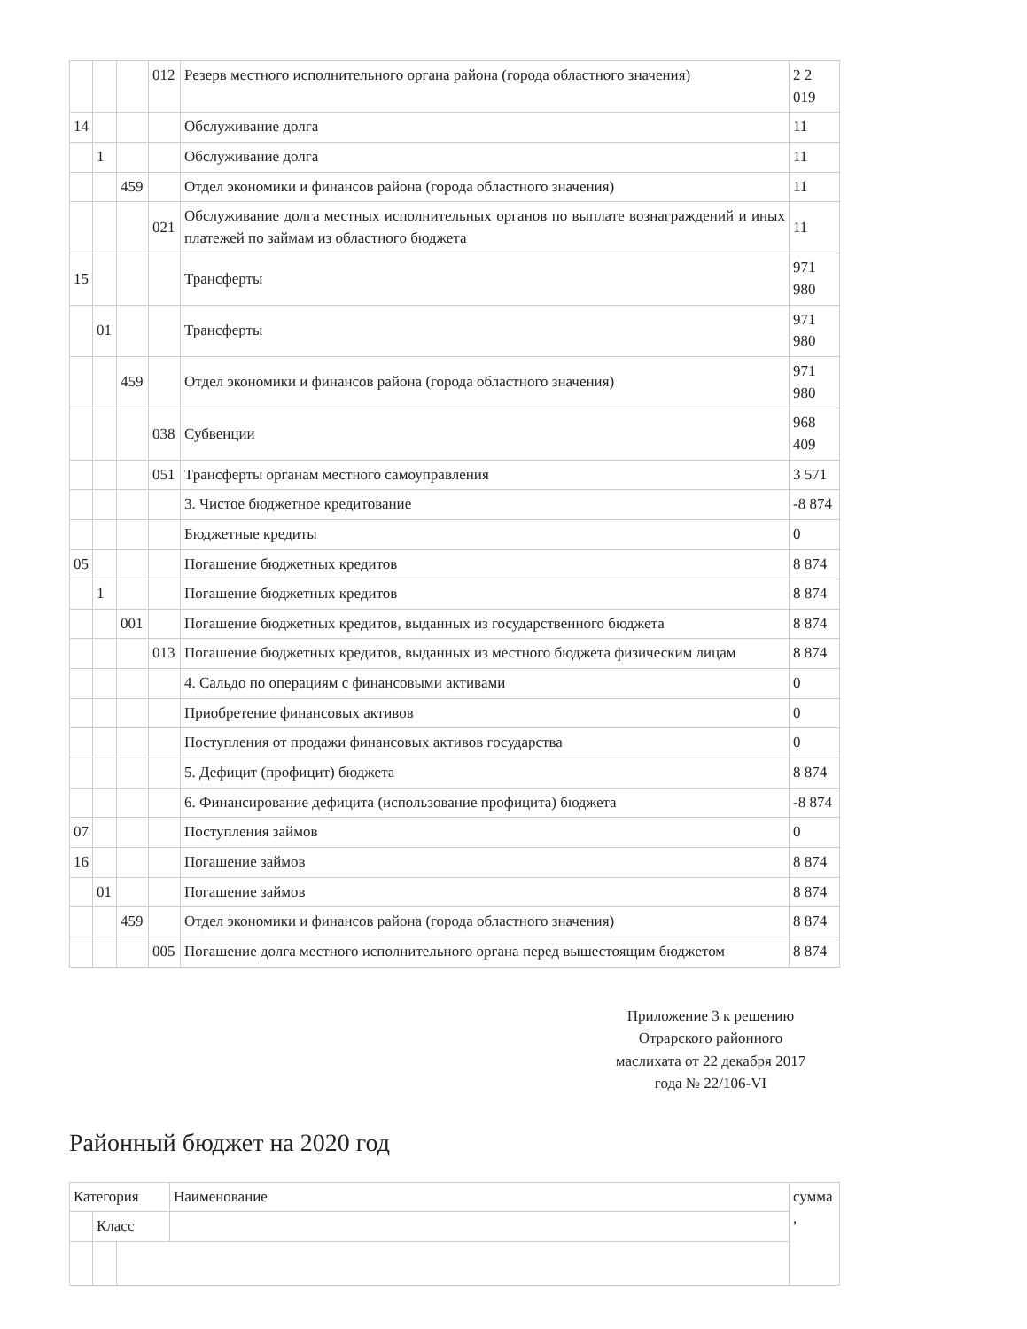| | | | 012 | Резерв местного исполнительного органа района (города областного значения) | 2 2 019 |
| 14 | | | | Обслуживание долга | 11 |
| | 1 | | | Обслуживание долга | 11 |
| | | 459 | | Отдел экономики и финансов района (города областного значения) | 11 |
| | | | 021 | Обслуживание долга местных исполнительных органов по выплате вознаграждений и иных платежей по займам из областного бюджета | 11 |
| 15 | | | | Трансферты | 971 980 |
| | 01 | | | Трансферты | 971 980 |
| | | 459 | | Отдел экономики и финансов района (города областного значения) | 971 980 |
| | | | 038 | Субвенции | 968 409 |
| | | | 051 | Трансферты органам местного самоуправления | 3 571 |
| | | | | 3. Чистое бюджетное кредитование | -8 874 |
| | | | | Бюджетные кредиты | 0 |
| 05 | | | | Погашение бюджетных кредитов | 8 874 |
| | 1 | | | Погашение бюджетных кредитов | 8 874 |
| | | 001 | | Погашение бюджетных кредитов, выданных из государственного бюджета | 8 874 |
| | | | 013 | Погашение бюджетных кредитов, выданных из местного бюджета физическим лицам | 8 874 |
| | | | | 4. Сальдо по операциям с финансовыми активами | 0 |
| | | | | Приобретение финансовых активов | 0 |
| | | | | Поступления от продажи финансовых активов государства | 0 |
| | | | | 5. Дефицит (профицит) бюджета | 8 874 |
| | | | | 6. Финансирование дефицита (использование профицита) бюджета | -8 874 |
| 07 | | | | Поступления займов | 0 |
| 16 | | | | Погашение займов | 8 874 |
| | 01 | | | Погашение займов | 8 874 |
| | | 459 | | Отдел экономики и финансов района (города областного значения) | 8 874 |
| | | | 005 | Погашение долга местного исполнительного органа перед вышестоящим бюджетом | 8 874 |
Приложение 3 к решению Отрарского районного маслихата от 22 декабря 2017 года № 22/106-VI
Районный бюджет на 2020 год
| Категория | | | Наименование | сумма , |
| --- | --- | --- | --- | --- |
| | Класс | | | |